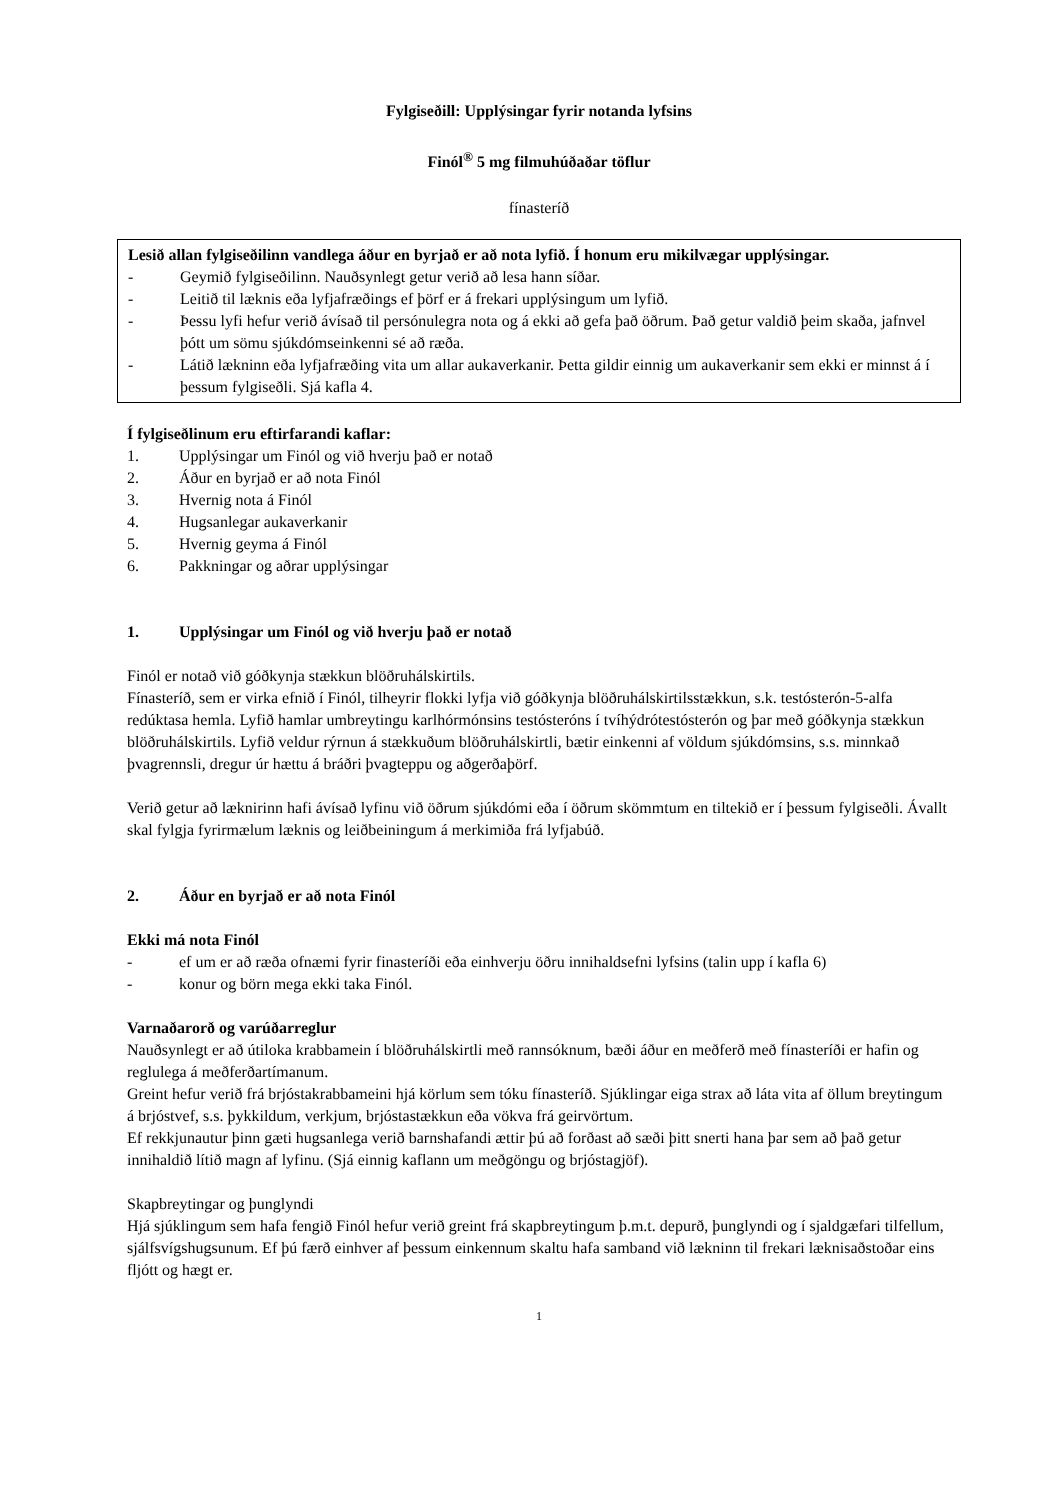Fylgiseðill: Upplýsingar fyrir notanda lyfsins
Finól<sup>®</sup> 5 mg filmuhúðaðar töflur
fínasteríð
Lesið allan fylgiseðilinn vandlega áður en byrjað er að nota lyfið. Í honum eru mikilvægar upplýsingar.
- Geymið fylgiseðilinn. Nauðsynlegt getur verið að lesa hann síðar.
- Leitið til læknis eða lyfjafræðings ef þörf er á frekari upplýsingum um lyfið.
- Þessu lyfi hefur verið ávísað til persónulegra nota og á ekki að gefa það öðrum. Það getur valdið þeim skaða, jafnvel þótt um sömu sjúkdómseinkenni sé að ræða.
- Látið lækninn eða lyfjafræðing vita um allar aukaverkanir. Þetta gildir einnig um aukaverkanir sem ekki er minnst á í þessum fylgiseðli. Sjá kafla 4.
Í fylgiseðlinum eru eftirfarandi kaflar:
1. Upplýsingar um Finól og við hverju það er notað
2. Áður en byrjað er að nota Finól
3. Hvernig nota á Finól
4. Hugsanlegar aukaverkanir
5. Hvernig geyma á Finól
6. Pakkningar og aðrar upplýsingar
1. Upplýsingar um Finól og við hverju það er notað
Finól er notað við góðkynja stækkun blöðruhálskirtils.
Fínasteríð, sem er virka efnið í Finól, tilheyrir flokki lyfja við góðkynja blöðruhálskirtilsstækkun, s.k. testósterón-5-alfa redúktasa hemla. Lyfið hamlar umbreytingu karlhórmónsins testósteróns í tvíhýdrótestósterón og þar með góðkynja stækkun blöðruhálskirtils. Lyfið veldur rýrnun á stækkuðum blöðruhálskirtli, bætir einkenni af völdum sjúkdómsins, s.s. minnkað þvagrennsli, dregur úr hættu á bráðri þvagteppu og aðgerðaþörf.
Verið getur að læknirinn hafi ávísað lyfinu við öðrum sjúkdómi eða í öðrum skömmtum en tiltekið er í þessum fylgiseðli. Ávallt skal fylgja fyrirmælum læknis og leiðbeiningum á merkimiða frá lyfjabúð.
2. Áður en byrjað er að nota Finól
Ekki má nota Finól
- ef um er að ræða ofnæmi fyrir finasteríði eða einhverju öðru innihaldsefni lyfsins (talin upp í kafla 6)
- konur og börn mega ekki taka Finól.
Varnaðarorð og varúðarreglur
Nauðsynlegt er að útiloka krabbamein í blöðruhálskirtli með rannsóknum, bæði áður en meðferð með fínasteríði er hafin og reglulega á meðferðartímanum.
Greint hefur verið frá brjóstakrabbameini hjá körlum sem tóku fínasteríð. Sjúklingar eiga strax að láta vita af öllum breytingum á brjóstvef, s.s. þykkildum, verkjum, brjóstastækkun eða vökva frá geirvörtum.
Ef rekkjunautur þinn gæti hugsanlega verið barnshafandi ættir þú að forðast að sæði þitt snerti hana þar sem að það getur innihaldið lítið magn af lyfinu. (Sjá einnig kaflann um meðgöngu og brjóstagjöf).
Skapbreytingar og þunglyndi
Hjá sjúklingum sem hafa fengið Finól hefur verið greint frá skapbreytingum þ.m.t. depurð, þunglyndi og í sjaldgæfari tilfellum, sjálfsvígshugsunum. Ef þú færð einhver af þessum einkennum skaltu hafa samband við lækninn til frekari læknisaðstoðar eins fljótt og hægt er.
1